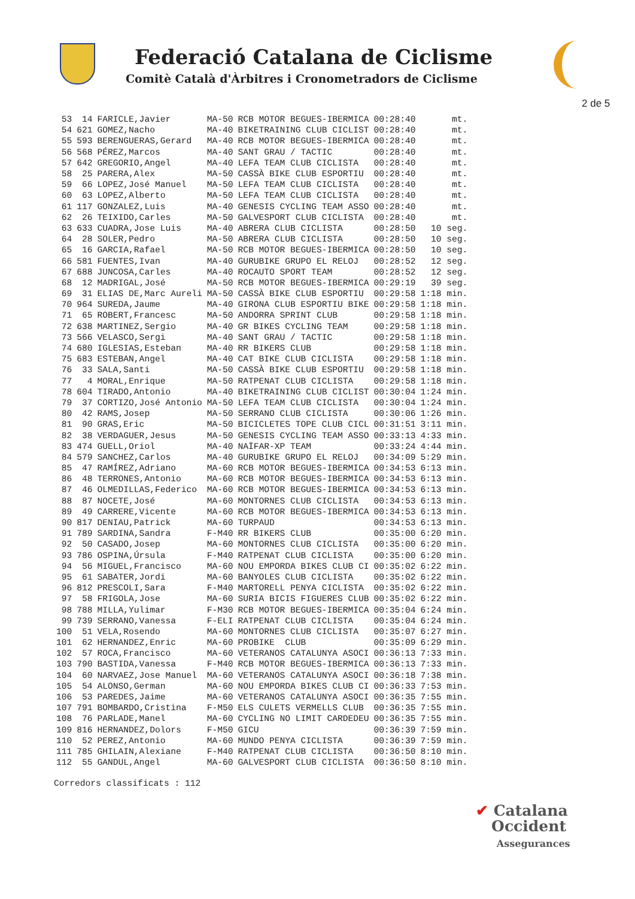Federació Catalana de Ciclisme
Comitè Català d'Àrbitres i Cronometradors de Ciclisme
2 de 5
| 53 | 14 | FARICLE,Javier | MA-50 | RCB MOTOR BEGUES-IBERMICA | 00:28:40 | mt. |
| 54 | 621 | GOMEZ,Nacho | MA-40 | BIKETRAINING CLUB CICLIST | 00:28:40 | mt. |
| 55 | 593 | BERENGUERAS,Gerard | MA-40 | RCB MOTOR BEGUES-IBERMICA | 00:28:40 | mt. |
| 56 | 568 | PÉREZ,Marcos | MA-40 | SANT GRAU / TACTIC | 00:28:40 | mt. |
| 57 | 642 | GREGORIO,Angel | MA-40 | LEFA TEAM CLUB CICLISTA | 00:28:40 | mt. |
| 58 | 25 | PARERA,Alex | MA-50 | CASSÀ BIKE CLUB ESPORTIU | 00:28:40 | mt. |
| 59 | 66 | LOPEZ,José Manuel | MA-50 | LEFA TEAM CLUB CICLISTA | 00:28:40 | mt. |
| 60 | 63 | LOPEZ,Alberto | MA-50 | LEFA TEAM CLUB CICLISTA | 00:28:40 | mt. |
| 61 | 117 | GONZALEZ,Luis | MA-40 | GENESIS CYCLING TEAM ASSO | 00:28:40 | mt. |
| 62 | 26 | TEIXIDO,Carles | MA-50 | GALVESPORT CLUB CICLISTA | 00:28:40 | mt. |
| 63 | 633 | CUADRA,Jose Luis | MA-40 | ABRERA CLUB CICLISTA | 00:28:50 | 10 seg. |
| 64 | 28 | SOLER,Pedro | MA-50 | ABRERA CLUB CICLISTA | 00:28:50 | 10 seg. |
| 65 | 16 | GARCIA,Rafael | MA-50 | RCB MOTOR BEGUES-IBERMICA | 00:28:50 | 10 seg. |
| 66 | 581 | FUENTES,Ivan | MA-40 | GURUBIKE GRUPO EL RELOJ | 00:28:52 | 12 seg. |
| 67 | 688 | JUNCOSA,Carles | MA-40 | ROCAUTO SPORT TEAM | 00:28:52 | 12 seg. |
| 68 | 12 | MADRIGAL,José | MA-50 | RCB MOTOR BEGUES-IBERMICA | 00:29:19 | 39 seg. |
| 69 | 31 | ELIAS DE,Marc Aureli | MA-50 | CASSÀ BIKE CLUB ESPORTIU | 00:29:58 | 1:18 min. |
| 70 | 964 | SUREDA,Jaume | MA-40 | GIRONA CLUB ESPORTIU BIKE | 00:29:58 | 1:18 min. |
| 71 | 65 | ROBERT,Francesc | MA-50 | ANDORRA SPRINT CLUB | 00:29:58 | 1:18 min. |
| 72 | 638 | MARTINEZ,Sergio | MA-40 | GR BIKES CYCLING TEAM | 00:29:58 | 1:18 min. |
| 73 | 566 | VELASCO,Sergi | MA-40 | SANT GRAU / TACTIC | 00:29:58 | 1:18 min. |
| 74 | 680 | IGLESIAS,Esteban | MA-40 | RR BIKERS CLUB | 00:29:58 | 1:18 min. |
| 75 | 683 | ESTEBAN,Angel | MA-40 | CAT BIKE CLUB CICLISTA | 00:29:58 | 1:18 min. |
| 76 | 33 | SALA,Santi | MA-50 | CASSÀ BIKE CLUB ESPORTIU | 00:29:58 | 1:18 min. |
| 77 | 4 | MORAL,Enrique | MA-50 | RATPENAT CLUB CICLISTA | 00:29:58 | 1:18 min. |
| 78 | 604 | TIRADO,Antonio | MA-40 | BIKETRAINING CLUB CICLIST | 00:30:04 | 1:24 min. |
| 79 | 37 | CORTIZO,José Antonio | MA-50 | LEFA TEAM CLUB CICLISTA | 00:30:04 | 1:24 min. |
| 80 | 42 | RAMS,Josep | MA-50 | SERRANO CLUB CICLISTA | 00:30:06 | 1:26 min. |
| 81 | 90 | GRAS,Eric | MA-50 | BICICLETES TOPE CLUB CICL | 00:31:51 | 3:11 min. |
| 82 | 38 | VERDAGUER,Jesus | MA-50 | GENESIS CYCLING TEAM ASSO | 00:33:13 | 4:33 min. |
| 83 | 474 | GUELL,Oriol | MA-40 | NAÏFAR-XP TEAM | 00:33:24 | 4:44 min. |
| 84 | 579 | SANCHEZ,Carlos | MA-40 | GURUBIKE GRUPO EL RELOJ | 00:34:09 | 5:29 min. |
| 85 | 47 | RAMÍREZ,Adriano | MA-60 | RCB MOTOR BEGUES-IBERMICA | 00:34:53 | 6:13 min. |
| 86 | 48 | TERRONES,Antonio | MA-60 | RCB MOTOR BEGUES-IBERMICA | 00:34:53 | 6:13 min. |
| 87 | 46 | OLMEDILLAS,Federico | MA-60 | RCB MOTOR BEGUES-IBERMICA | 00:34:53 | 6:13 min. |
| 88 | 87 | NOCETE,José | MA-60 | MONTORNES CLUB CICLISTA | 00:34:53 | 6:13 min. |
| 89 | 49 | CARRERE,Vicente | MA-60 | RCB MOTOR BEGUES-IBERMICA | 00:34:53 | 6:13 min. |
| 90 | 817 | DENIAU,Patrick | MA-60 | TURPAUD | 00:34:53 | 6:13 min. |
| 91 | 789 | SARDINA,Sandra | F-M40 | RR BIKERS CLUB | 00:35:00 | 6:20 min. |
| 92 | 50 | CASADO,Josep | MA-60 | MONTORNES CLUB CICLISTA | 00:35:00 | 6:20 min. |
| 93 | 786 | OSPINA,Úrsula | F-M40 | RATPENAT CLUB CICLISTA | 00:35:00 | 6:20 min. |
| 94 | 56 | MIGUEL,Francisco | MA-60 | NOU EMPORDA BIKES CLUB CI | 00:35:02 | 6:22 min. |
| 95 | 61 | SABATER,Jordi | MA-60 | BANYOLES CLUB CICLISTA | 00:35:02 | 6:22 min. |
| 96 | 812 | PRESCOLI,Sara | F-M40 | MARTORELL PENYA CICLISTA | 00:35:02 | 6:22 min. |
| 97 | 58 | FRIGOLA,Jose | MA-60 | SURIA BICIS FIGUERES CLUB | 00:35:02 | 6:22 min. |
| 98 | 788 | MILLA,Yulimar | F-M30 | RCB MOTOR BEGUES-IBERMICA | 00:35:04 | 6:24 min. |
| 99 | 739 | SERRANO,Vanessa | F-ELI | RATPENAT CLUB CICLISTA | 00:35:04 | 6:24 min. |
| 100 | 51 | VELA,Rosendo | MA-60 | MONTORNES CLUB CICLISTA | 00:35:07 | 6:27 min. |
| 101 | 62 | HERNANDEZ,Enric | MA-60 | PROBIKE CLUB | 00:35:09 | 6:29 min. |
| 102 | 57 | ROCA,Francisco | MA-60 | VETERANOS CATALUNYA ASOCI | 00:36:13 | 7:33 min. |
| 103 | 790 | BASTIDA,Vanessa | F-M40 | RCB MOTOR BEGUES-IBERMICA | 00:36:13 | 7:33 min. |
| 104 | 60 | NARVAEZ,Jose Manuel | MA-60 | VETERANOS CATALUNYA ASOCI | 00:36:18 | 7:38 min. |
| 105 | 54 | ALONSO,German | MA-60 | NOU EMPORDA BIKES CLUB CI | 00:36:33 | 7:53 min. |
| 106 | 53 | PAREDES,Jaime | MA-60 | VETERANOS CATALUNYA ASOCI | 00:36:35 | 7:55 min. |
| 107 | 791 | BOMBARDO,Cristina | F-M50 | ELS CULETS VERMELLS CLUB | 00:36:35 | 7:55 min. |
| 108 | 76 | PARLADE,Manel | MA-60 | CYCLING NO LIMIT CARDEDEU | 00:36:35 | 7:55 min. |
| 109 | 816 | HERNANDEZ,Dolors | F-M50 | GICU | 00:36:39 | 7:59 min. |
| 110 | 52 | PEREZ,Antonio | MA-60 | MUNDO PENYA CICLISTA | 00:36:39 | 7:59 min. |
| 111 | 785 | GHILAIN,Alexiane | F-M40 | RATPENAT CLUB CICLISTA | 00:36:50 | 8:10 min. |
| 112 | 55 | GANDUL,Angel | MA-60 | GALVESPORT CLUB CICLISTA | 00:36:50 | 8:10 min. |
Corredors classificats : 112
✔ Catalana
Occident
Assegurances